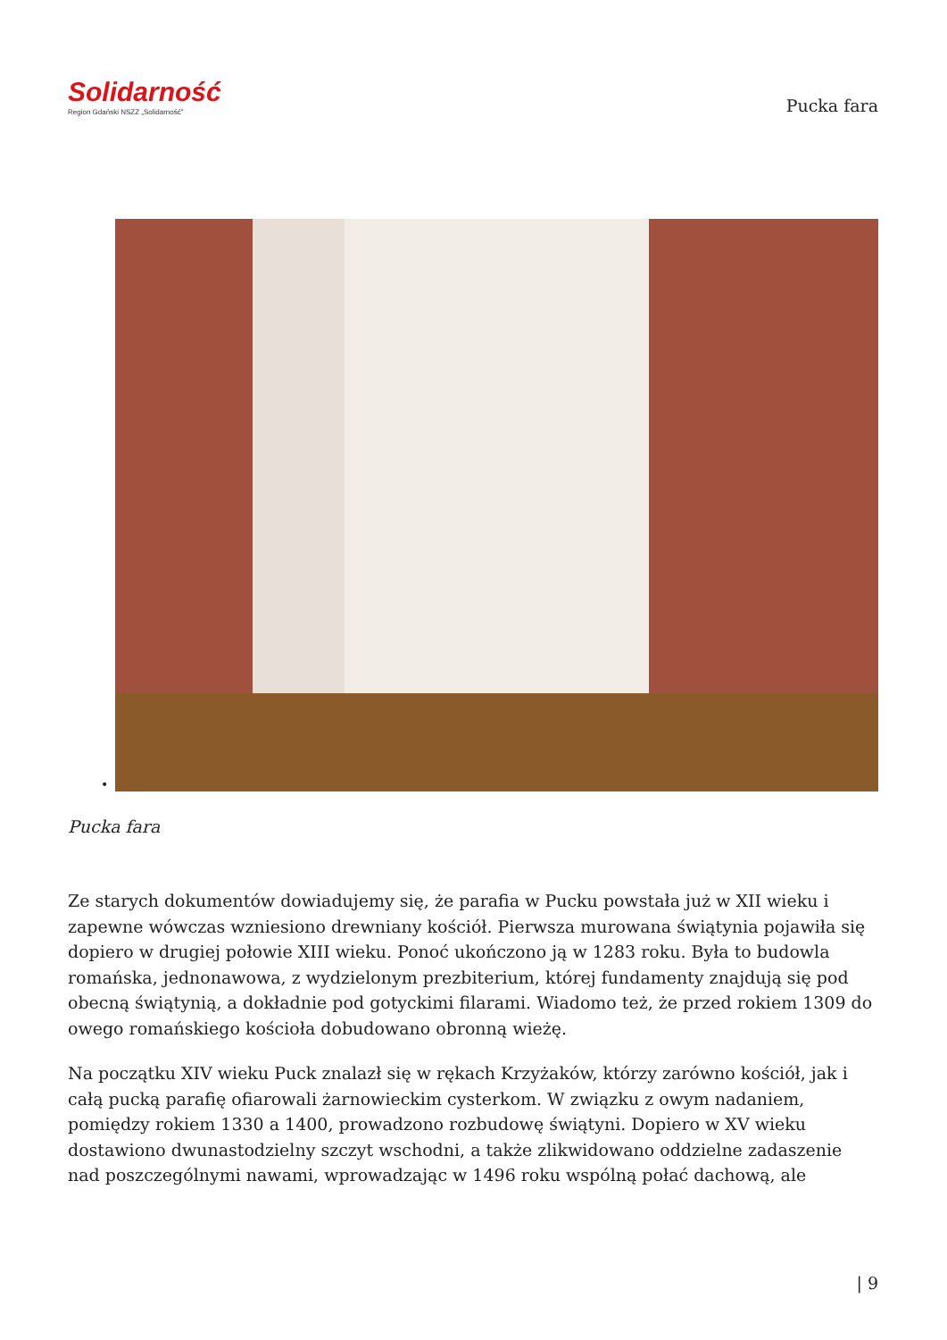Solidarność
Region Gdański NSZZ „Solidarność"
Pucka fara
•
Pucka fara
Ze starych dokumentów dowiadujemy się, że parafia w Pucku powstała już w XII wieku i zapewne wówczas wzniesiono drewniany kościół. Pierwsza murowana świątynia pojawiła się dopiero w drugiej połowie XIII wieku. Ponoć ukończono ją w 1283 roku. Była to budowla romańska, jednonawowa, z wydzielonym prezbiterium, której fundamenty znajdują się pod obecną świątynią, a dokładnie pod gotyckimi filarami. Wiadomo też, że przed rokiem 1309 do owego romańskiego kościoła dobudowano obronną wieżę.
Na początku XIV wieku Puck znalazł się w rękach Krzyżaków, którzy zarówno kościół, jak i całą pucką parafię ofiarowali żarnowieckim cysterkom. W związku z owym nadaniem, pomiędzy rokiem 1330 a 1400, prowadzono rozbudowę świątyni. Dopiero w XV wieku dostawiono dwunastodzielny szczyt wschodni, a także zlikwidowano oddzielne zadaszenie nad poszczególnymi nawami, wprowadzając w 1496 roku wspólną połać dachową, ale
| 9